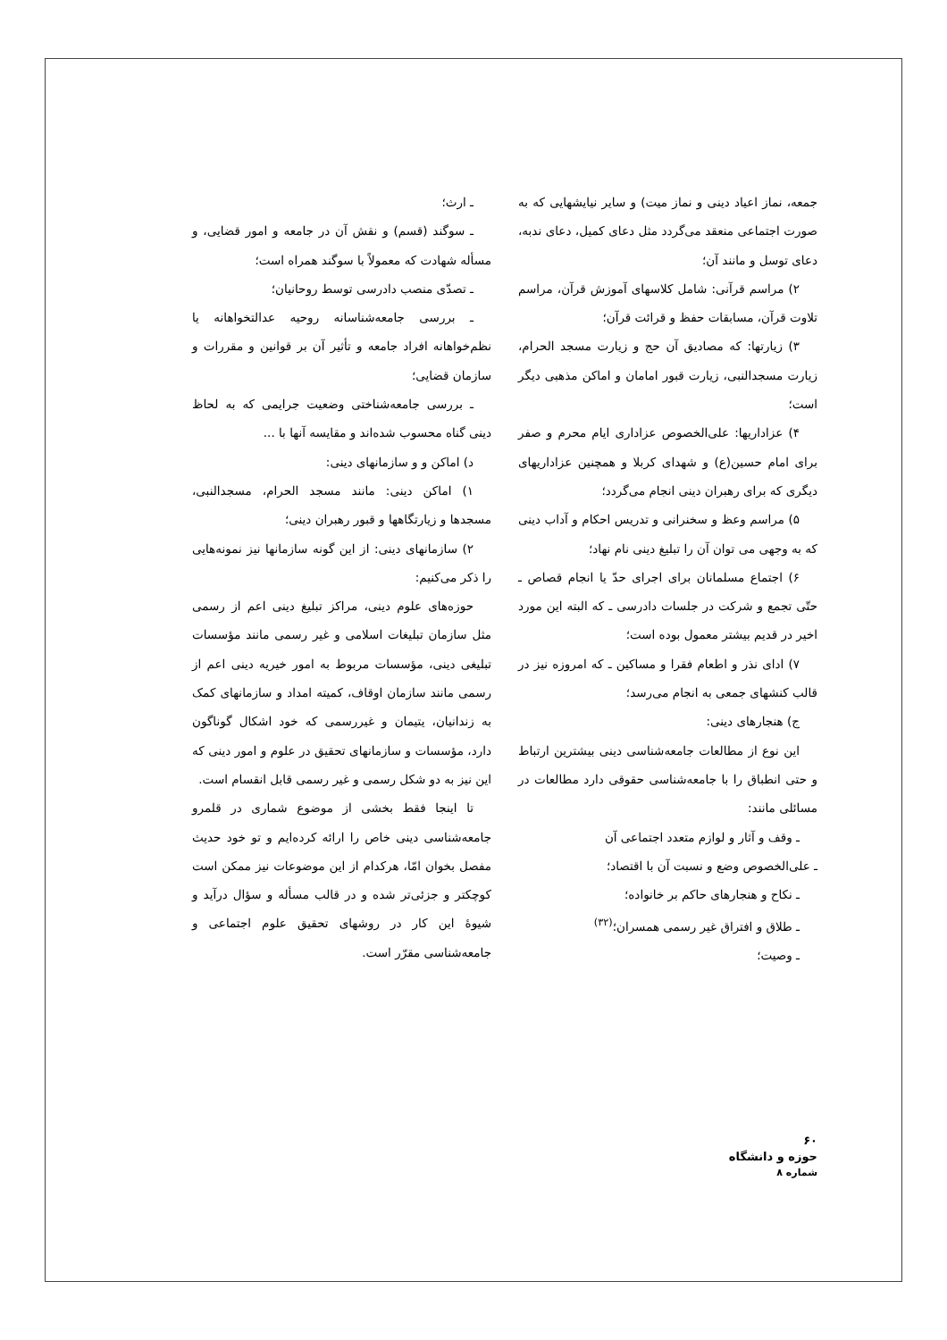جمعه، نماز اعیاد دینی و نماز میت) و سایر نیایشهایی که به صورت اجتماعی منعقد می‌گردد مثل دعای کمیل، دعای ندبه، دعای توسل و مانند آن؛
۲) مراسم قرآنی: شامل کلاسهای آموزش قرآن، مراسم تلاوت قرآن، مسابقات حفظ و قرائت قرآن؛
۳) زیارتها: که مصادیق آن حج و زیارت مسجد الحرام، زیارت مسجدالنبی، زیارت قبور امامان و اماکن مذهبی دیگر است؛
۴) عزاداریها: علی‌الخصوص عزاداری ایام محرم و صفر برای امام حسین(ع) و شهدای کربلا و همچنین عزاداریهای دیگری که برای رهبران دینی انجام می‌گردد؛
۵) مراسم وعظ و سخنرانی و تدریس احکام و آداب دینی که به وجهی می توان آن را تبلیغ دینی نام نهاد؛
۶) اجتماع مسلمانان برای اجرای حدّ یا انجام قصاص ـ حتّی تجمع و شرکت در جلسات دادرسی ـ که البته این مورد اخیر در قدیم بیشتر معمول بوده است؛
۷) ادای نذر و اطعام فقرا و مساکین ـ که امروزه نیز در قالب کنشهای جمعی به انجام می‌رسد؛
ج) هنجارهای دینی:
این نوع از مطالعات جامعه‌شناسی دینی بیشترین ارتباط و حتی انطباق را با جامعه‌شناسی حقوقی دارد مطالعات در مسائلی مانند:
ـ وقف و آثار و لوازم متعدد اجتماعی آن
ـ علی‌الخصوص وضع و نسبت آن با اقتصاد؛
ـ نکاح و هنجارهای حاکم بر خانواده؛
ـ طلاق و افتراق غیر رسمی همسران؛<sup>(۳۲)</sup>
ـ وصیت؛
ـ ارث؛
ـ سوگند (قسم) و نقش آن در جامعه و امور قضایی، و مسأله شهادت که معمولاً با سوگند همراه است؛
ـ تصدّی منصب دادرسی توسط روحانیان؛
ـ بررسی جامعه‌شناسانه روحیه عدالتخواهانه یا نظم‌خواهانه افراد جامعه و تأثیر آن بر قوانین و مقررات و سازمان قضایی؛
ـ بررسی جامعه‌شناختی وضعیت جرایمی که به لحاظ دینی گناه محسوب شده‌اند و مقایسه آنها با ...
د) اماکن و و سازمانهای دینی:
۱) اماکن دینی: مانند مسجد الحرام، مسجدالنبی، مسجدها و زیارتگاهها و قبور رهبران دینی؛
۲) سازمانهای دینی: از این گونه سازمانها نیز نمونه‌هایی را ذکر می‌کنیم:
حوزه‌های علوم دینی، مراکز تبلیغ دینی اعم از رسمی مثل سازمان تبلیغات اسلامی و غیر رسمی مانند مؤسسات تبلیغی دینی، مؤسسات مربوط به امور خیریه دینی اعم از رسمی مانند سازمان اوقاف، کمیته امداد و سازمانهای کمک به زندانیان، یتیمان و غیررسمی که خود اشکال گوناگون دارد، مؤسسات و سازمانهای تحقیق در علوم و امور دینی که این نیز به دو شکل رسمی و غیر رسمی قابل انقسام است.
تا اینجا فقط بخشی از موضوع شماری در قلمرو جامعه‌شناسی دینی خاص را ارائه کرده‌ایم و تو خود حدیث مفصل بخوان امّا، هرکدام از این موضوعات نیز ممکن است کوچکتر و جزئی‌تر شده و در قالب مسأله و سؤال درآید و شیوهٔ این کار در روشهای تحقیق علوم اجتماعی و جامعه‌شناسی مقرّر است.
۶۰
حوزه و دانشگاه
شماره ۸